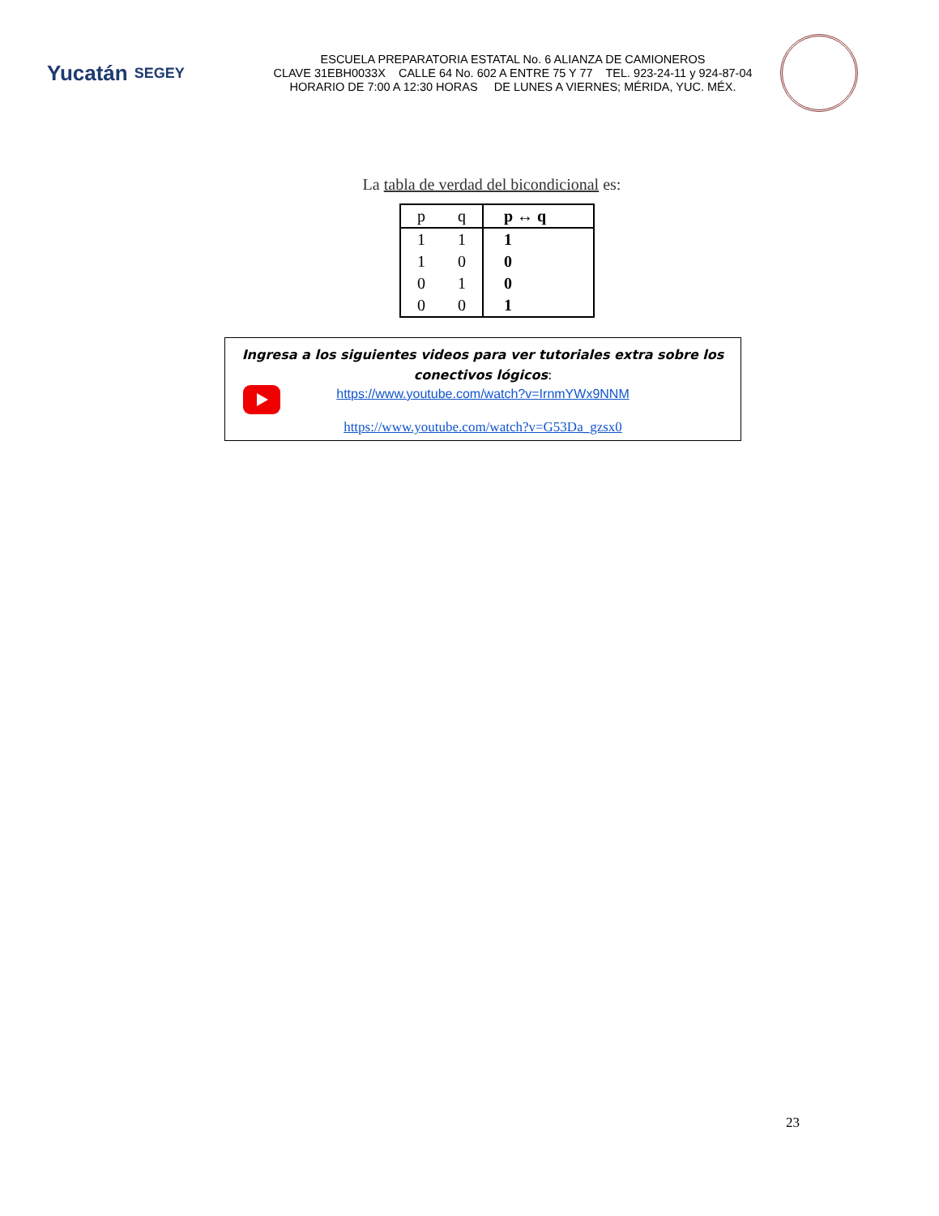Yucatán SEGEY
ESCUELA PREPARATORIA ESTATAL No. 6 ALIANZA DE CAMIONEROS
CLAVE 31EBH0033X CALLE 64 No. 602 A ENTRE 75 Y 77 TEL. 923-24-11 y 924-87-04
HORARIO DE 7:00 A 12:30 HORAS DE LUNES A VIERNES; MÉRIDA, YUC. MÉX.
La tabla de verdad del bicondicional es:
| p | q | p ↔ q |
| --- | --- | --- |
| 1 | 1 | 1 |
| 1 | 0 | 0 |
| 0 | 1 | 0 |
| 0 | 0 | 1 |
Ingresa a los siguientes videos para ver tutoriales extra sobre los conectivos lógicos:
https://www.youtube.com/watch?v=IrnmYWx9NNM
https://www.youtube.com/watch?v=G53Da_gzsx0
23